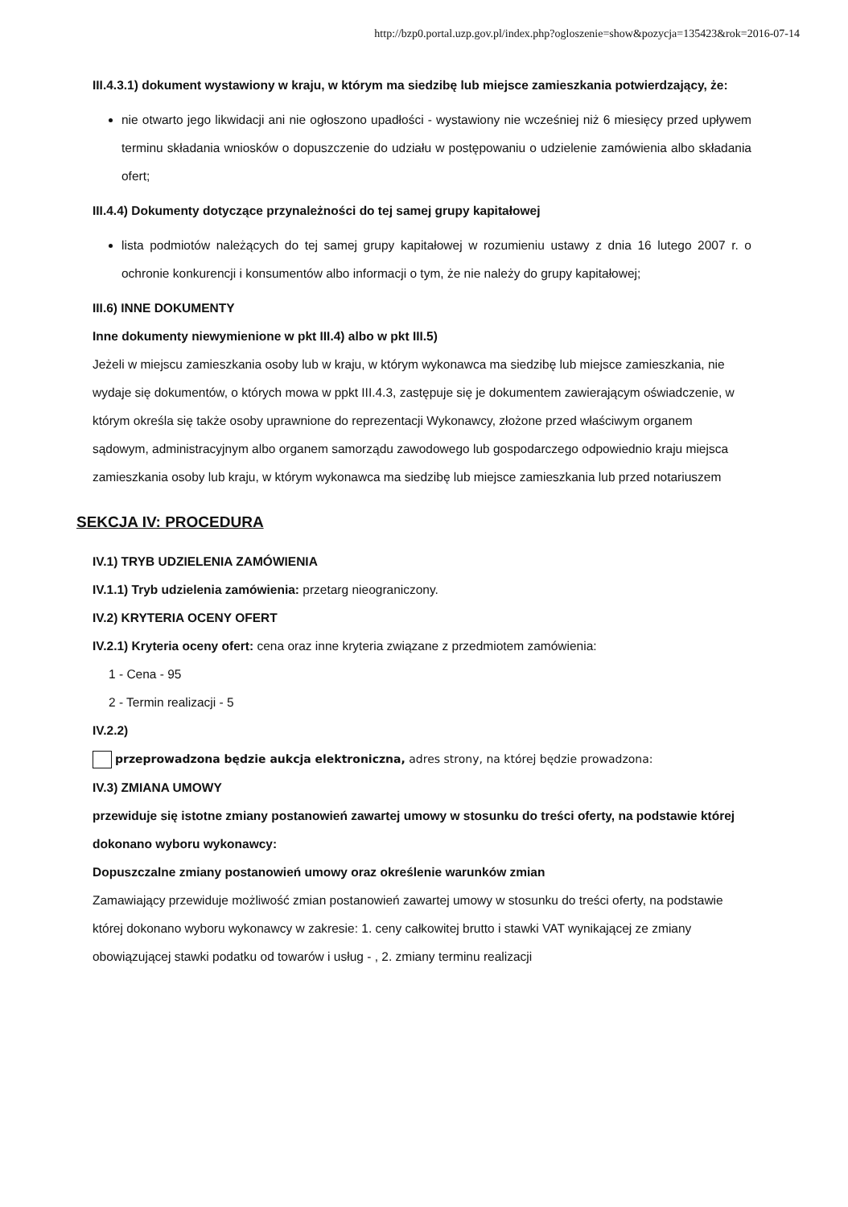http://bzp0.portal.uzp.gov.pl/index.php?ogloszenie=show&pozycja=135423&rok=2016-07-14
III.4.3.1) dokument wystawiony w kraju, w którym ma siedzibę lub miejsce zamieszkania potwierdzający, że:
nie otwarto jego likwidacji ani nie ogłoszono upadłości - wystawiony nie wcześniej niż 6 miesięcy przed upływem terminu składania wniosków o dopuszczenie do udziału w postępowaniu o udzielenie zamówienia albo składania ofert;
III.4.4) Dokumenty dotyczące przynależności do tej samej grupy kapitałowej
lista podmiotów należących do tej samej grupy kapitałowej w rozumieniu ustawy z dnia 16 lutego 2007 r. o ochronie konkurencji i konsumentów albo informacji o tym, że nie należy do grupy kapitałowej;
III.6) INNE DOKUMENTY
Inne dokumenty niewymienione w pkt III.4) albo w pkt III.5)
Jeżeli w miejscu zamieszkania osoby lub w kraju, w którym wykonawca ma siedzibę lub miejsce zamieszkania, nie wydaje się dokumentów, o których mowa w ppkt III.4.3, zastępuje się je dokumentem zawierającym oświadczenie, w którym określa się także osoby uprawnione do reprezentacji Wykonawcy, złożone przed właściwym organem sądowym, administracyjnym albo organem samorządu zawodowego lub gospodarczego odpowiednio kraju miejsca zamieszkania osoby lub kraju, w którym wykonawca ma siedzibę lub miejsce zamieszkania lub przed notariuszem
SEKCJA IV: PROCEDURA
IV.1) TRYB UDZIELENIA ZAMÓWIENIA
IV.1.1) Tryb udzielenia zamówienia: przetarg nieograniczony.
IV.2) KRYTERIA OCENY OFERT
IV.2.1) Kryteria oceny ofert: cena oraz inne kryteria związane z przedmiotem zamówienia:
1 - Cena - 95
2 - Termin realizacji - 5
IV.2.2)
przeprowadzona będzie aukcja elektroniczna, adres strony, na której będzie prowadzona:
IV.3) ZMIANA UMOWY
przewiduje się istotne zmiany postanowień zawartej umowy w stosunku do treści oferty, na podstawie której dokonano wyboru wykonawcy:
Dopuszczalne zmiany postanowień umowy oraz określenie warunków zmian
Zamawiający przewiduje możliwość zmian postanowień zawartej umowy w stosunku do treści oferty, na podstawie której dokonano wyboru wykonawcy w zakresie: 1. ceny całkowitej brutto i stawki VAT wynikającej ze zmiany obowiązującej stawki podatku od towarów i usług - , 2. zmiany terminu realizacji